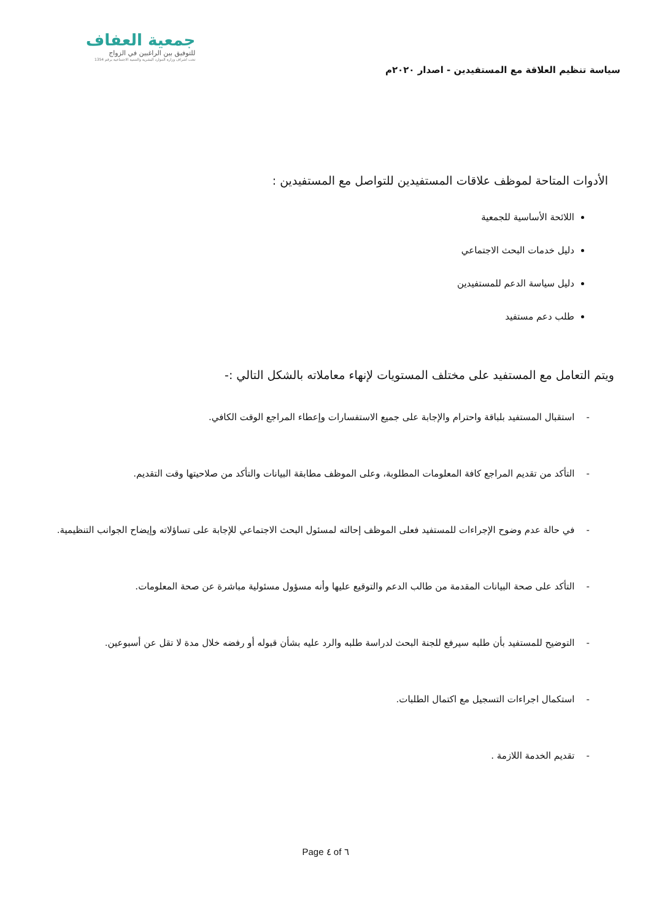سياسة تنظيم العلاقة مع المستفيدين - اصدار ٢٠٢٠م
جمعية العفاف
للتوفيق بين الراغبين في الزواج
تحت اشراف وزارة الموارد البشرية والتنمية الاجتماعية برقم 1354
الأدوات المتاحة لموظف علاقات المستفيدين للتواصل مع المستفيدين :
اللائحة الأساسية للجمعية
دليل خدمات البحث الاجتماعي
دليل سياسة الدعم للمستفيدين
طلب دعم مستفيد
ويتم التعامل مع المستفيد على مختلف المستويات لإنهاء معاملاته بالشكل التالي :-
- استقبال المستفيد بلباقة واحترام والإجابة على جميع الاستفسارات وإعطاء المراجع الوقت الكافي.
- التأكد من تقديم المراجع كافة المعلومات المطلوبة، وعلى الموظف مطابقة البيانات والتأكد من صلاحيتها وقت التقديم.
- في حالة عدم وضوح الإجراءات للمستفيد فعلى الموظف إحالته لمسئول البحث الاجتماعي للإجابة على تساؤلاته وإيضاح الجوانب التنظيمية.
- التأكد على صحة البيانات المقدمة من طالب الدعم والتوقيع عليها وأنه مسؤول مسئولية مباشرة عن صحة المعلومات.
- التوضيح للمستفيد بأن طلبه سيرفع للجنة البحث لدراسة طلبه والرد عليه بشأن قبوله أو رفضه خلال مدة لا تقل عن أسبوعين.
- استكمال اجراءات التسجيل مع اكتمال الطلبات.
- تقديم الخدمة اللازمة .
Page ٤ of ٦